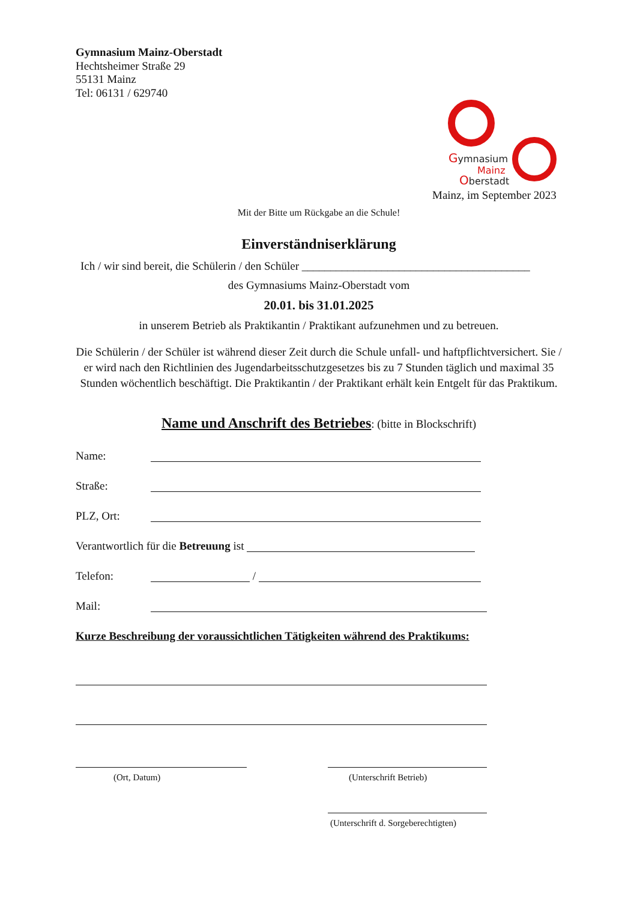Gymnasium Mainz-Oberstadt
Hechtsheimer Straße 29
55131 Mainz
Tel: 06131 / 629740
Gymnasium
Mainz
Oberstadt
Mainz, im September 2023
Mit der Bitte um Rückgabe an die Schule!
Einverständniserklärung
Ich / wir sind bereit, die Schülerin / den Schüler ________________________________________
des Gymnasiums Mainz-Oberstadt vom
20.01. bis 31.01.2025
in unserem Betrieb als Praktikantin / Praktikant aufzunehmen und zu betreuen.
Die Schülerin / der Schüler ist während dieser Zeit durch die Schule unfall- und haftpflichtversichert. Sie / er wird nach den Richtlinien des Jugendarbeitsschutzgesetzes bis zu 7 Stunden täglich und maximal 35 Stunden wöchentlich beschäftigt. Die Praktikantin / der Praktikant erhält kein Entgelt für das Praktikum.
Name und Anschrift des Betriebes: (bitte in Blockschrift)
Name:
Straße:
PLZ, Ort:
Verantwortlich für die Betreuung ist
Telefon: /
Mail:
Kurze Beschreibung der voraussichtlichen Tätigkeiten während des Praktikums:
(Ort, Datum) (Unterschrift Betrieb)
(Unterschrift d. Sorgeberechtigten)